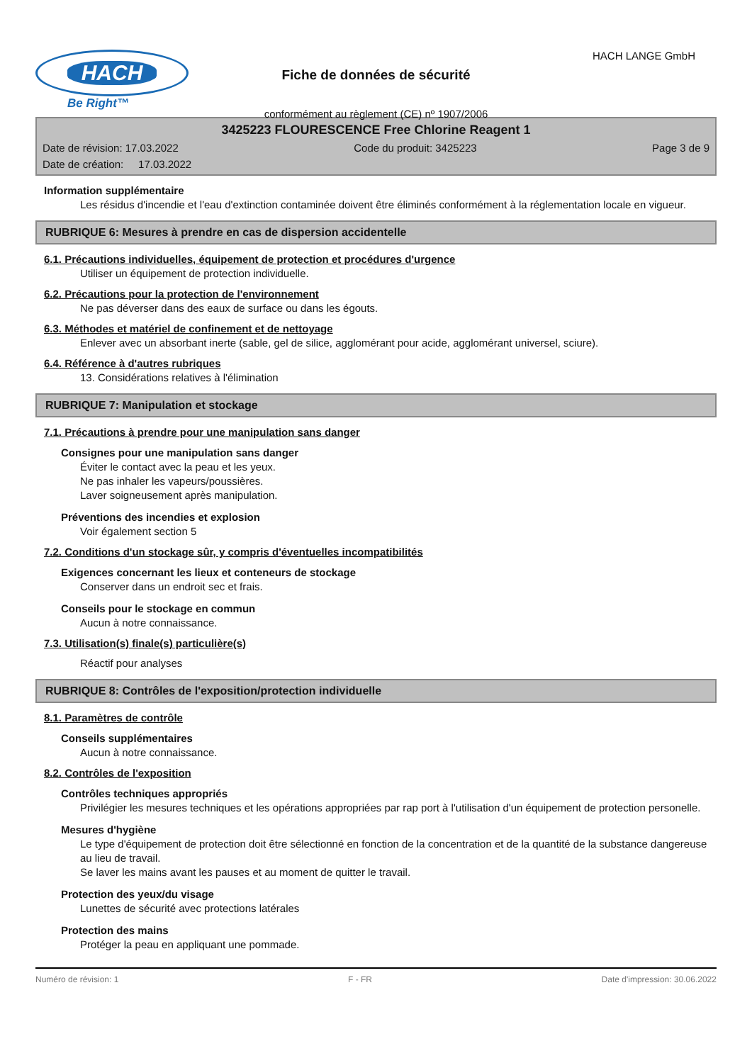HACH
Be Right™
Fiche de données de sécurité
conformément au règlement (CE) nº 1907/2006
HACH LANGE GmbH
3425223 FLOURESCENCE Free Chlorine Reagent 1
Date de révision: 17.03.2022 Code du produit: 3425223 Page 3 de 9
Date de création: 17.03.2022
Information supplémentaire
Les résidus d'incendie et l'eau d'extinction contaminée doivent être éliminés conformément à la réglementation locale en vigueur.
RUBRIQUE 6: Mesures à prendre en cas de dispersion accidentelle
6.1. Précautions individuelles, équipement de protection et procédures d'urgence
Utiliser un équipement de protection individuelle.
6.2. Précautions pour la protection de l'environnement
Ne pas déverser dans des eaux de surface ou dans les égouts.
6.3. Méthodes et matériel de confinement et de nettoyage
Enlever avec un absorbant inerte (sable, gel de silice, agglomérant pour acide, agglomérant universel, sciure).
6.4. Référence à d'autres rubriques
13. Considérations relatives à l'élimination
RUBRIQUE 7: Manipulation et stockage
7.1. Précautions à prendre pour une manipulation sans danger
Consignes pour une manipulation sans danger
Éviter le contact avec la peau et les yeux.
Ne pas inhaler les vapeurs/poussières.
Laver soigneusement après manipulation.
Préventions des incendies et explosion
Voir également section 5
7.2. Conditions d'un stockage sûr, y compris d'éventuelles incompatibilités
Exigences concernant les lieux et conteneurs de stockage
Conserver dans un endroit sec et frais.
Conseils pour le stockage en commun
Aucun à notre connaissance.
7.3. Utilisation(s) finale(s) particulière(s)
Réactif pour analyses
RUBRIQUE 8: Contrôles de l'exposition/protection individuelle
8.1. Paramètres de contrôle
Conseils supplémentaires
Aucun à notre connaissance.
8.2. Contrôles de l'exposition
Contrôles techniques appropriés
Privilégier les mesures techniques et les opérations appropriées par rap port à l'utilisation d'un équipement de protection personelle.
Mesures d'hygiène
Le type d'équipement de protection doit être sélectionné en fonction de la concentration et de la quantité de la substance dangereuse au lieu de travail.
Se laver les mains avant les pauses et au moment de quitter le travail.
Protection des yeux/du visage
Lunettes de sécurité avec protections latérales
Protection des mains
Protéger la peau en appliquant une pommade.
Numéro de révision: 1 F - FR Date d'impression: 30.06.2022